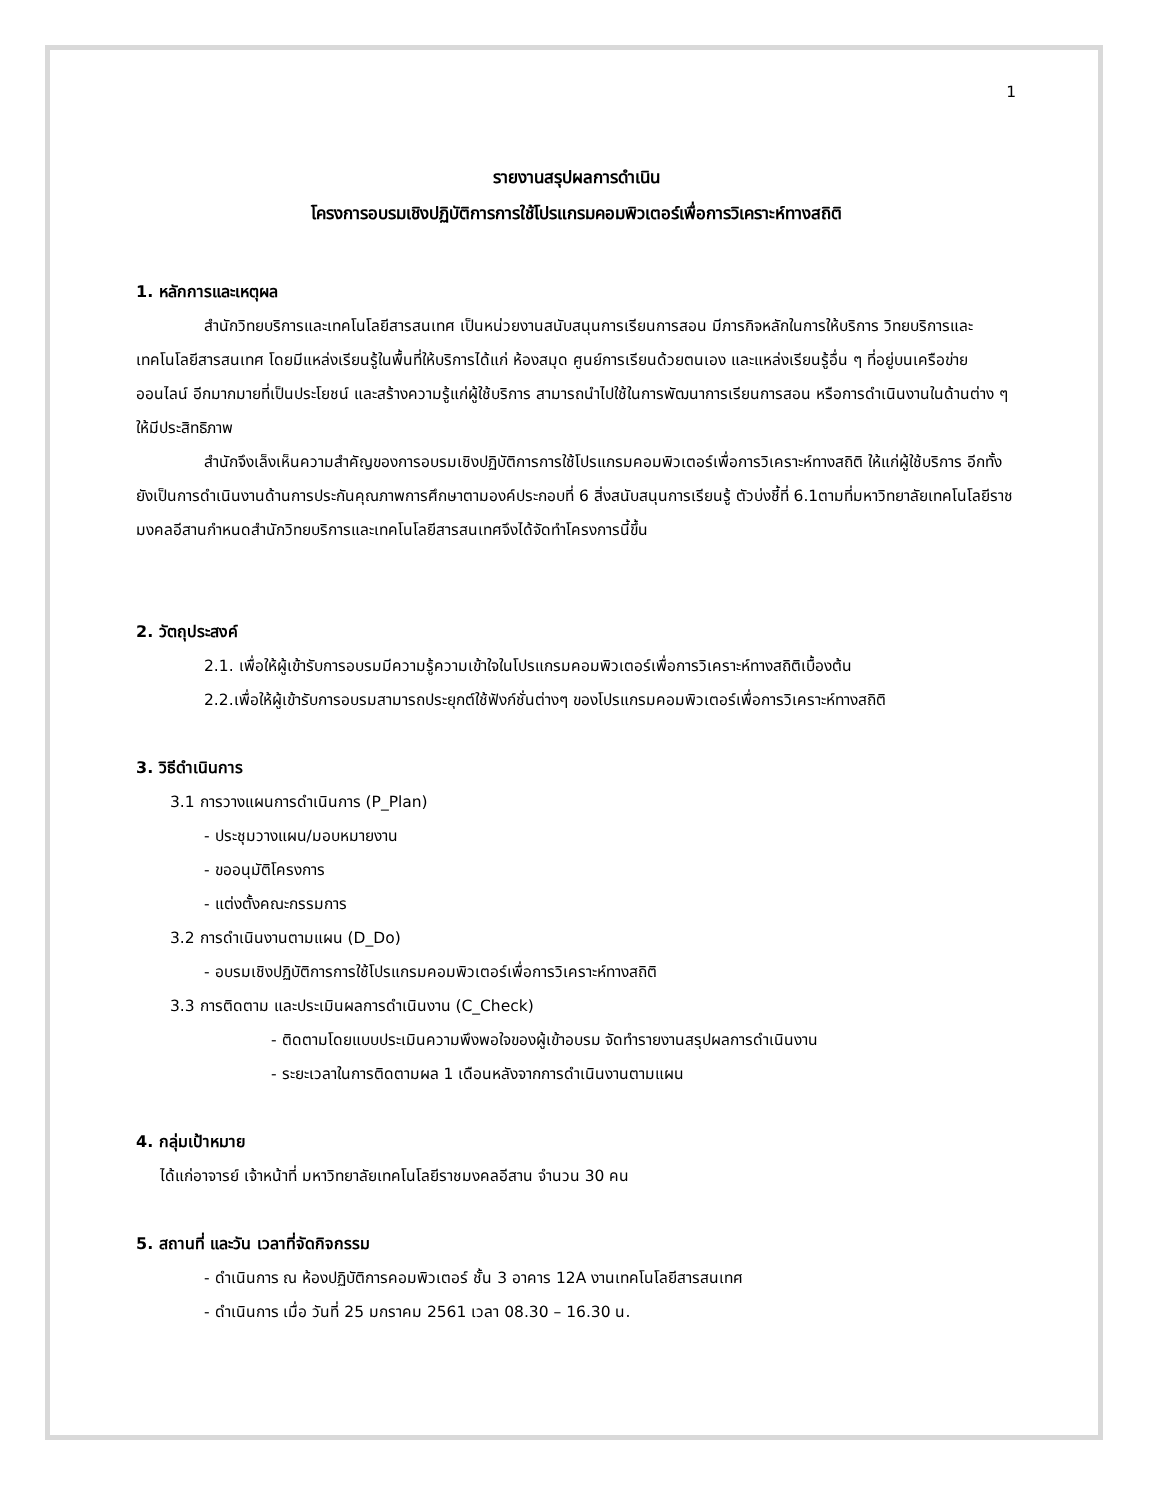1
รายงานสรุปผลการดำเนิน
โครงการอบรมเชิงปฏิบัติการการใช้โปรแกรมคอมพิวเตอร์เพื่อการวิเคราะห์ทางสถิติ
1. หลักการและเหตุผล
สำนักวิทยบริการและเทคโนโลยีสารสนเทศ เป็นหน่วยงานสนับสนุนการเรียนการสอน มีภารกิจหลักในการให้บริการ วิทยบริการและเทคโนโลยีสารสนเทศ โดยมีแหล่งเรียนรู้ในพื้นที่ให้บริการได้แก่ ห้องสมุด ศูนย์การเรียนด้วยตนเอง และแหล่งเรียนรู้อื่น ๆ ที่อยู่บนเครือข่ายออนไลน์ อีกมากมายที่เป็นประโยชน์ และสร้างความรู้แก่ผู้ใช้บริการ สามารถนำไปใช้ในการพัฒนาการเรียนการสอน หรือการดำเนินงานในด้านต่าง ๆ ให้มีประสิทธิภาพ
สำนักจึงเล็งเห็นความสำคัญของการอบรมเชิงปฏิบัติการการใช้โปรแกรมคอมพิวเตอร์เพื่อการวิเคราะห์ทางสถิติ ให้แก่ผู้ใช้บริการ อีกทั้งยังเป็นการดำเนินงานด้านการประกันคุณภาพการศึกษาตามองค์ประกอบที่ 6 สิ่งสนับสนุนการเรียนรู้ ตัวบ่งชี้ที่ 6.1ตามที่มหาวิทยาลัยเทคโนโลยีราชมงคลอีสานกำหนดสำนักวิทยบริการและเทคโนโลยีสารสนเทศจึงได้จัดทำโครงการนี้ขึ้น
2. วัตถุประสงค์
2.1. เพื่อให้ผู้เข้ารับการอบรมมีความรู้ความเข้าใจในโปรแกรมคอมพิวเตอร์เพื่อการวิเคราะห์ทางสถิติเบื้องต้น
2.2.เพื่อให้ผู้เข้ารับการอบรมสามารถประยุกต์ใช้ฟังก์ชั่นต่างๆ ของโปรแกรมคอมพิวเตอร์เพื่อการวิเคราะห์ทางสถิติ
3. วิธีดำเนินการ
3.1 การวางแผนการดำเนินการ (P_Plan)
- ประชุมวางแผน/มอบหมายงาน
- ขออนุมัติโครงการ
- แต่งตั้งคณะกรรมการ
3.2 การดำเนินงานตามแผน (D_Do)
- อบรมเชิงปฏิบัติการการใช้โปรแกรมคอมพิวเตอร์เพื่อการวิเคราะห์ทางสถิติ
3.3 การติดตาม และประเมินผลการดำเนินงาน (C_Check)
- ติดตามโดยแบบประเมินความพึงพอใจของผู้เข้าอบรม จัดทำรายงานสรุปผลการดำเนินงาน
- ระยะเวลาในการติดตามผล 1 เดือนหลังจากการดำเนินงานตามแผน
4. กลุ่มเป้าหมาย
ได้แก่อาจารย์ เจ้าหน้าที่ มหาวิทยาลัยเทคโนโลยีราชมงคลอีสาน จำนวน 30 คน
5. สถานที่ และวัน เวลาที่จัดกิจกรรม
- ดำเนินการ ณ ห้องปฏิบัติการคอมพิวเตอร์ ชั้น 3 อาคาร 12A งานเทคโนโลยีสารสนเทศ
- ดำเนินการ เมื่อ วันที่ 25 มกราคม 2561 เวลา 08.30 – 16.30 น.